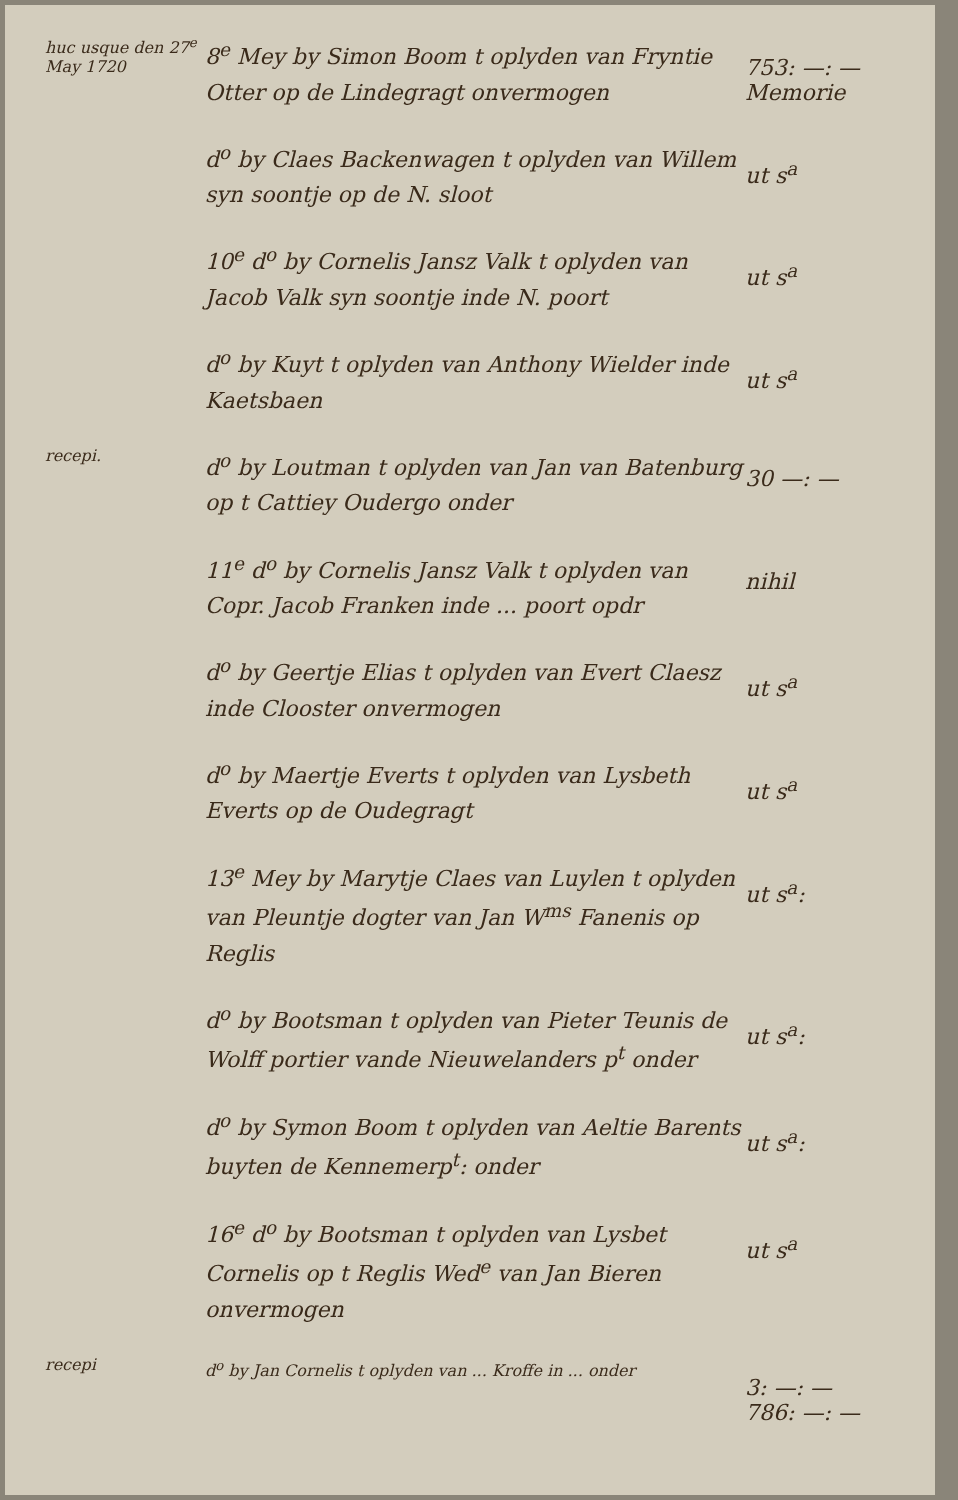huc usque den 27<sup>e</sup> May 1720
8<sup>e</sup> Mey by Simon Boom t oplyden van Fryntie Otter op de Lindegragt onvermogen
753: —: —
Memorie
d<sup>o</sup> by Claes Backenwagen t oplyden van Willem syn soontje op de N. sloot
ut s<sup>a</sup>
10<sup>e</sup> d<sup>o</sup> by Cornelis Jansz Valk t oplyden van Jacob Valk syn soontje inde N. poort
ut s<sup>a</sup>
d<sup>o</sup> by Kuyt t oplyden van Anthony Wielder inde Kaetsbaen
ut s<sup>a</sup>
recepi.
d<sup>o</sup> by Loutman t oplyden van Jan van Batenburg op t Cattiey Oudergo onder
30 —: —
11<sup>e</sup> d<sup>o</sup> by Cornelis Jansz Valk t oplyden van Copr. Jacob Franken inde ... poort opdr
nihil
d<sup>o</sup> by Geertje Elias t oplyden van Evert Claesz inde Clooster onvermogen
ut s<sup>a</sup>
d<sup>o</sup> by Maertje Everts t oplyden van Lysbeth Everts op de Oudegragt
ut s<sup>a</sup>
13<sup>e</sup> Mey by Marytje Claes van Luylen t oplyden van Pleuntje dogter van Jan W<sup>ms</sup> Fanenis op Reglis
ut s<sup>a</sup>:
d<sup>o</sup> by Bootsman t oplyden van Pieter Teunis de Wolff portier vande Nieuwelanders p<sup>t</sup> onder
ut s<sup>a</sup>:
d<sup>o</sup> by Symon Boom t oplyden van Aeltie Barents buyten de Kennemerp<sup>t</sup>: onder
ut s<sup>a</sup>:
16<sup>e</sup> d<sup>o</sup> by Bootsman t oplyden van Lysbet Cornelis op t Reglis Wed<sup>e</sup> van Jan Bieren onvermogen
ut s<sup>a</sup>
recepi
d<sup>o</sup> by Jan Cornelis t oplyden van ... Kroffe in ... onder
3: —: —
786: —: —